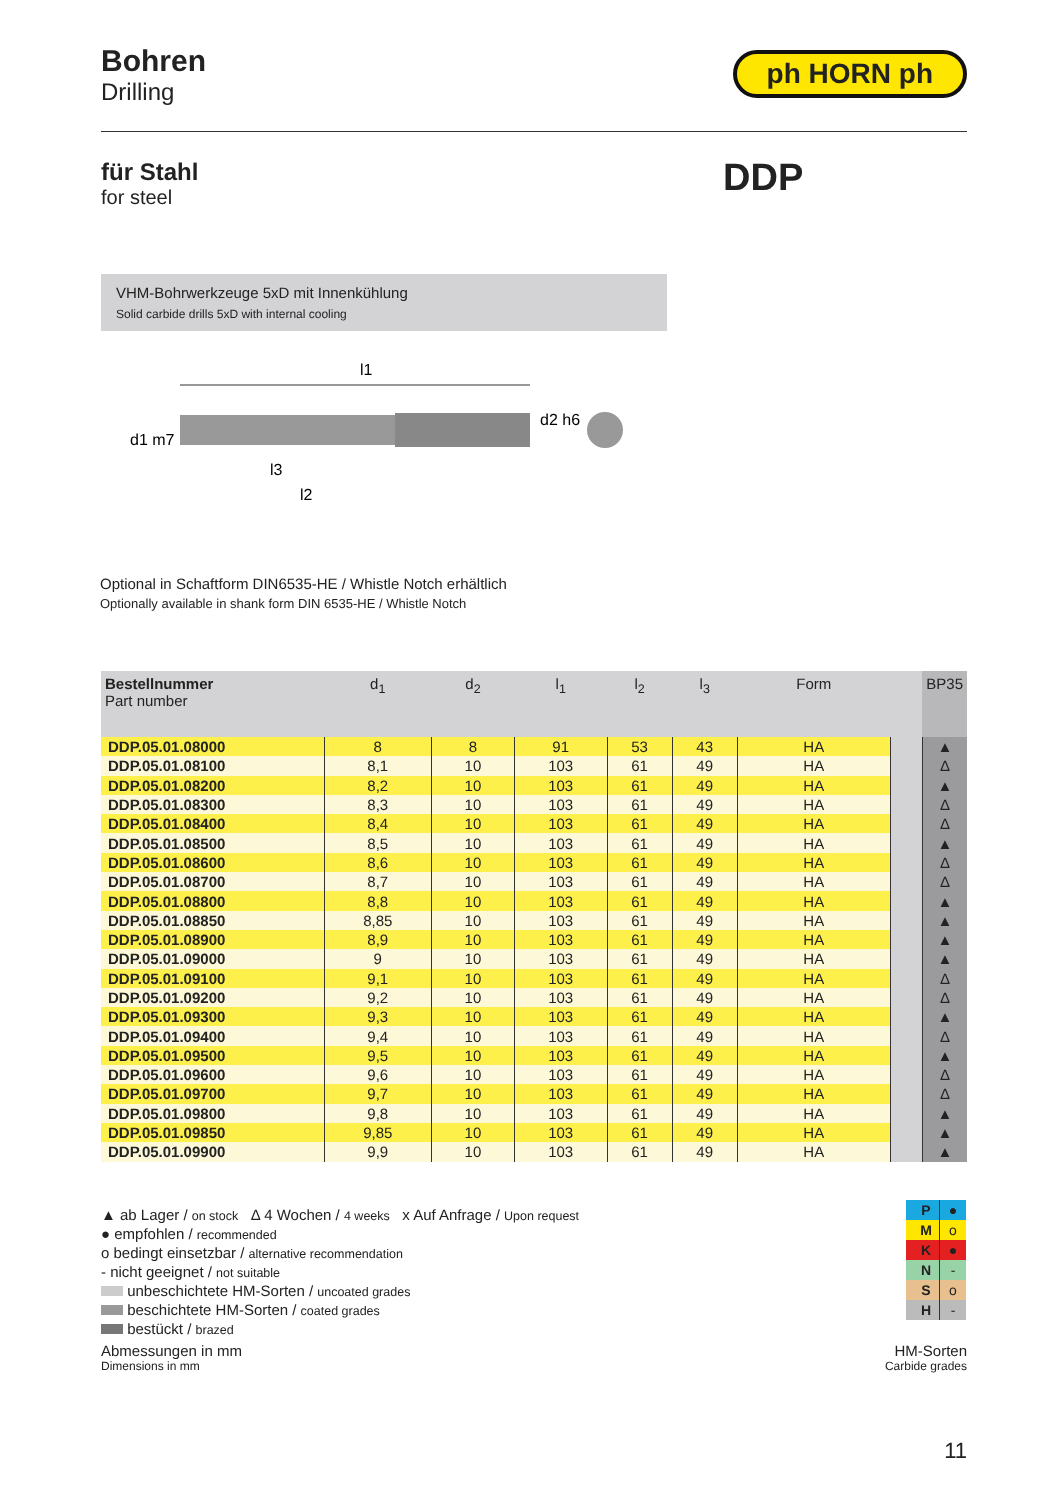Bohren
Drilling
ph HORN ph
für Stahl
for steel
DDP
VHM-Bohrwerkzeuge 5xD mit Innenkühlung
Solid carbide drills 5xD with internal cooling
l1
d1 m7
l3
l2
d2 h6
Optional in Schaftform DIN6535-HE / Whistle Notch erhältlich
Optionally available in shank form DIN 6535-HE / Whistle Notch
| Bestellnummer Part number | d<sub>1</sub> | d<sub>2</sub> | l<sub>1</sub> | l<sub>2</sub> | l<sub>3</sub> | Form | | BP35 |
| --- | --- | --- | --- | --- | --- | --- | --- | --- |
| DDP.05.01.08000 | 8 | 8 | 91 | 53 | 43 | HA | | ▲ |
| DDP.05.01.08100 | 8,1 | 10 | 103 | 61 | 49 | HA | | Δ |
| DDP.05.01.08200 | 8,2 | 10 | 103 | 61 | 49 | HA | | ▲ |
| DDP.05.01.08300 | 8,3 | 10 | 103 | 61 | 49 | HA | | Δ |
| DDP.05.01.08400 | 8,4 | 10 | 103 | 61 | 49 | HA | | Δ |
| DDP.05.01.08500 | 8,5 | 10 | 103 | 61 | 49 | HA | | ▲ |
| DDP.05.01.08600 | 8,6 | 10 | 103 | 61 | 49 | HA | | Δ |
| DDP.05.01.08700 | 8,7 | 10 | 103 | 61 | 49 | HA | | Δ |
| DDP.05.01.08800 | 8,8 | 10 | 103 | 61 | 49 | HA | | ▲ |
| DDP.05.01.08850 | 8,85 | 10 | 103 | 61 | 49 | HA | | ▲ |
| DDP.05.01.08900 | 8,9 | 10 | 103 | 61 | 49 | HA | | ▲ |
| DDP.05.01.09000 | 9 | 10 | 103 | 61 | 49 | HA | | ▲ |
| DDP.05.01.09100 | 9,1 | 10 | 103 | 61 | 49 | HA | | Δ |
| DDP.05.01.09200 | 9,2 | 10 | 103 | 61 | 49 | HA | | Δ |
| DDP.05.01.09300 | 9,3 | 10 | 103 | 61 | 49 | HA | | ▲ |
| DDP.05.01.09400 | 9,4 | 10 | 103 | 61 | 49 | HA | | Δ |
| DDP.05.01.09500 | 9,5 | 10 | 103 | 61 | 49 | HA | | ▲ |
| DDP.05.01.09600 | 9,6 | 10 | 103 | 61 | 49 | HA | | Δ |
| DDP.05.01.09700 | 9,7 | 10 | 103 | 61 | 49 | HA | | Δ |
| DDP.05.01.09800 | 9,8 | 10 | 103 | 61 | 49 | HA | | ▲ |
| DDP.05.01.09850 | 9,85 | 10 | 103 | 61 | 49 | HA | | ▲ |
| DDP.05.01.09900 | 9,9 | 10 | 103 | 61 | 49 | HA | | ▲ |
▲ ab Lager / on stock Δ 4 Wochen / 4 weeks x Auf Anfrage / Upon request
● empfohlen / recommended
o bedingt einsetzbar / alternative recommendation
- nicht geeignet / not suitable
unbeschichtete HM-Sorten / uncoated grades
beschichtete HM-Sorten / coated grades
bestückt / brazed
| P | ● |
| M | o |
| K | ● |
| N | - |
| S | o |
| H | - |
Abmessungen in mm
Dimensions in mm
HM-Sorten
Carbide grades
11